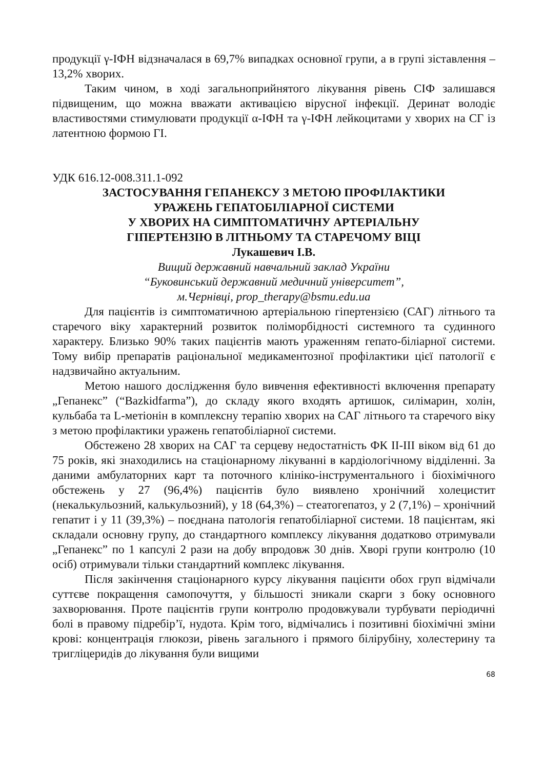продукції γ-ІФН відзначалася в 69,7% випадках основної групи, а в групі зіставлення – 13,2% хворих.
Таким чином, в ході загальноприйнятого лікування рівень СІФ залишався підвищеним, що можна вважати активацією вірусної інфекції. Деринат володіє властивостями стимулювати продукції α-ІФН та γ-ІФН лейкоцитами у хворих на СГ із латентною формою ГІ.
УДК 616.12-008.311.1-092
ЗАСТОСУВАННЯ ГЕПАНЕКСУ З МЕТОЮ ПРОФІЛАКТИКИ
УРАЖЕНЬ ГЕПАТОБІЛІАРНОЇ СИСТЕМИ
У ХВОРИХ НА СИМПТОМАТИЧНУ АРТЕРІАЛЬНУ
ГІПЕРТЕНЗІЮ В ЛІТНЬОМУ ТА СТАРЕЧОМУ ВІЦІ
Лукашевич І.В.
Вищий державний навчальний заклад України
“Буковинський державний медичний університет”,
м.Чернівці, prop_therapy@bsmu.edu.ua
Для пацієнтів із симптоматичною артеріальною гіпертензією (САГ) літнього та старечого віку характерний розвиток поліморбідності системного та судинного характеру. Близько 90% таких пацієнтів мають ураженням гепато-біліарної системи. Тому вибір препаратів раціональної медикаментозної профілактики цієї патології є надзвичайно актуальним.
Метою нашого дослідження було вивчення ефективності включення препарату „Гепанекс” (“Bazkidfarma”), до складу якого входять артишок, силімарин, холін, кульбаба та L-метіонін в комплексну терапію хворих на САГ літнього та старечого віку з метою профілактики уражень гепатобіліарної системи.
Обстежено 28 хворих на САГ та серцеву недостатність ФК ІІ-ІІІ віком від 61 до 75 років, які знаходились на стаціонарному лікуванні в кардіологічному відділенні. За даними амбулаторних карт та поточного клініко-інструментального і біохімічного обстежень у 27 (96,4%) пацієнтів було виявлено хронічний холецистит (некалькульозний, калькульозний), у 18 (64,3%) – стеатогепатоз, у 2 (7,1%) – хронічний гепатит і у 11 (39,3%) – поєднана патологія гепатобіліарної системи. 18 пацієнтам, які складали основну групу, до стандартного комплексу лікування додатково отримували „Гепанекс” по 1 капсулі 2 рази на добу впродовж 30 днів. Хворі групи контролю (10 осіб) отримували тільки стандартний комплекс лікування.
Після закінчення стаціонарного курсу лікування пацієнти обох груп відмічали суттєве покращення самопочуття, у більшості зникали скарги з боку основного захворювання. Проте пацієнтів групи контролю продовжували турбувати періодичні болі в правому підребір’ї, нудота. Крім того, відмічались і позитивні біохімічні зміни крові: концентрація глюкози, рівень загального і прямого білірубіну, холестерину та тригліцеридів до лікування були вищими
68